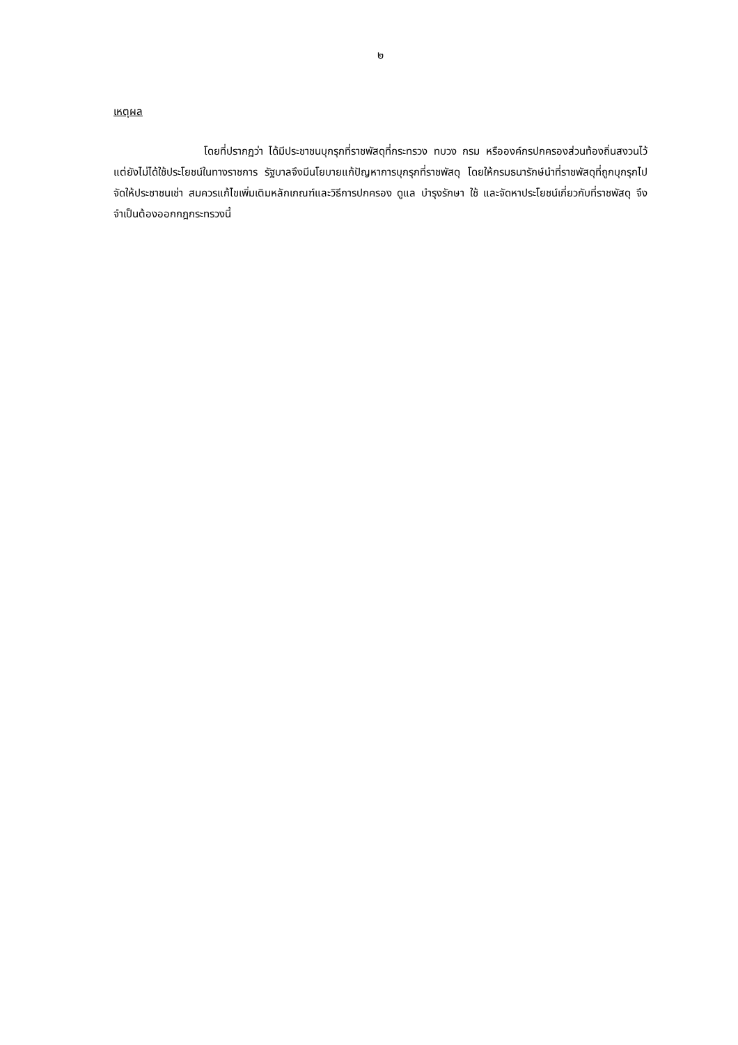๒
เหตุผล
โดยที่ปรากฏว่า ได้มีประชาชนบุกรุกที่ราชพัสดุที่กระทรวง ทบวง กรม หรือองค์กรปกครองส่วนท้องถิ่นสงวนไว้แต่ยังไม่ได้ใช้ประโยชน์ในทางราชการ รัฐบาลจึงมีนโยบายแก้ปัญหาการบุกรุกที่ราชพัสดุ โดยให้กรมธนารักษ์นำที่ราชพัสดุที่ถูกบุกรุกไปจัดให้ประชาชนเช่า สมควรแก้ไขเพิ่มเติมหลักเกณฑ์และวิธีการปกครอง ดูแล บำรุงรักษา ใช้ และจัดหาประโยชน์เกี่ยวกับที่ราชพัสดุ จึงจำเป็นต้องออกกฎกระทรวงนี้